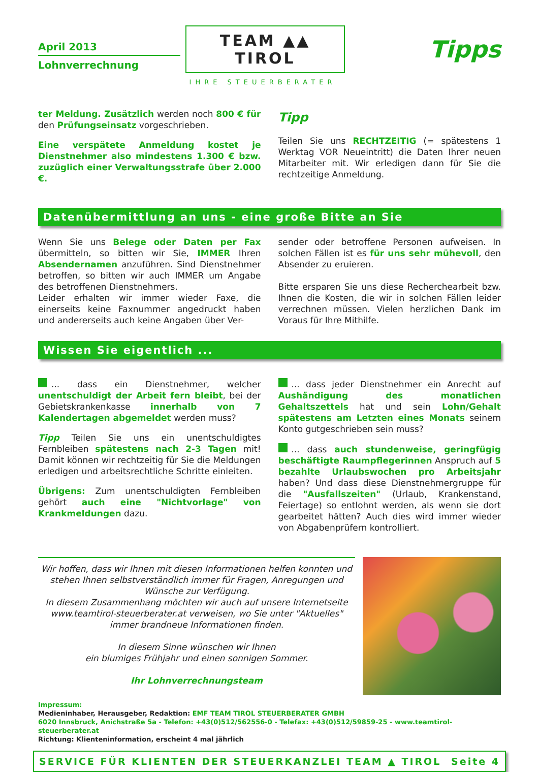April 2013
Lohnverrechnung
TEAM ▲▲ TIROL
IHRE STEUERBERATER
Tipps
ter Meldung. Zusätzlich werden noch 800 € für den Prüfungseinsatz vorgeschrieben.
Eine verspätete Anmeldung kostet je Dienstnehmer also mindestens 1.300 € bzw. zuzüglich einer Verwaltungsstrafe über 2.000 €.
Tipp
Teilen Sie uns RECHTZEITIG (= spätestens 1 Werktag VOR Neueintritt) die Daten Ihrer neuen Mitarbeiter mit. Wir erledigen dann für Sie die rechtzeitige Anmeldung.
Datenübermittlung an uns - eine große Bitte an Sie
Wenn Sie uns Belege oder Daten per Fax übermitteln, so bitten wir Sie, IMMER Ihren Absendernamen anzuführen. Sind Dienstnehmer betroffen, so bitten wir auch IMMER um Angabe des betroffenen Dienstnehmers.
Leider erhalten wir immer wieder Faxe, die einerseits keine Faxnummer angedruckt haben und andererseits auch keine Angaben über Ver-
sender oder betroffene Personen aufweisen. In solchen Fällen ist es für uns sehr mühevoll, den Absender zu eruieren.
Bitte ersparen Sie uns diese Recherchearbeit bzw. Ihnen die Kosten, die wir in solchen Fällen leider verrechnen müssen. Vielen herzlichen Dank im Voraus für Ihre Mithilfe.
Wissen Sie eigentlich ...
... dass ein Dienstnehmer, welcher unentschuldigt der Arbeit fern bleibt, bei der Gebietskrankenkasse innerhalb von 7 Kalendertagen abgemeldet werden muss?
Tipp Teilen Sie uns ein unentschuldigtes Fernbleiben spätestens nach 2-3 Tagen mit! Damit können wir rechtzeitig für Sie die Meldungen erledigen und arbeitsrechtliche Schritte einleiten.
Übrigens: Zum unentschuldigten Fernbleiben gehört auch eine "Nichtvorlage" von Krankmeldungen dazu.
... dass jeder Dienstnehmer ein Anrecht auf Aushändigung des monatlichen Gehaltszettels hat und sein Lohn/Gehalt spätestens am Letzten eines Monats seinem Konto gutgeschrieben sein muss?
... dass auch stundenweise, geringfügig beschäftigte Raumpflegerinnen Anspruch auf 5 bezahlte Urlaubswochen pro Arbeitsjahr haben? Und dass diese Dienstnehmergruppe für die "Ausfallszeiten" (Urlaub, Krankenstand, Feiertage) so entlohnt werden, als wenn sie dort gearbeitet hätten? Auch dies wird immer wieder von Abgabenprüfern kontrolliert.
Wir hoffen, dass wir Ihnen mit diesen Informationen helfen konnten und stehen Ihnen selbstverständlich immer für Fragen, Anregungen und Wünsche zur Verfügung.
In diesem Zusammenhang möchten wir auch auf unsere Internetseite www.teamtirol-steuerberater.at verweisen, wo Sie unter "Aktuelles" immer brandneue Informationen finden.
In diesem Sinne wünschen wir Ihnen
ein blumiges Frühjahr und einen sonnigen Sommer.
Ihr Lohnverrechnungsteam
Impressum:
Medieninhaber, Herausgeber, Redaktion: EMF TEAM TIROL STEUERBERATER GMBH
6020 Innsbruck, Anichstraße 5a - Telefon: +43(0)512/562556-0 - Telefax: +43(0)512/59859-25 - www.teamtirol-steuerberater.at
Richtung: Klienteninformation, erscheint 4 mal jährlich
SERVICE FÜR KLIENTEN DER STEUERKANZLEI TEAM ▲ TIROL Seite 4